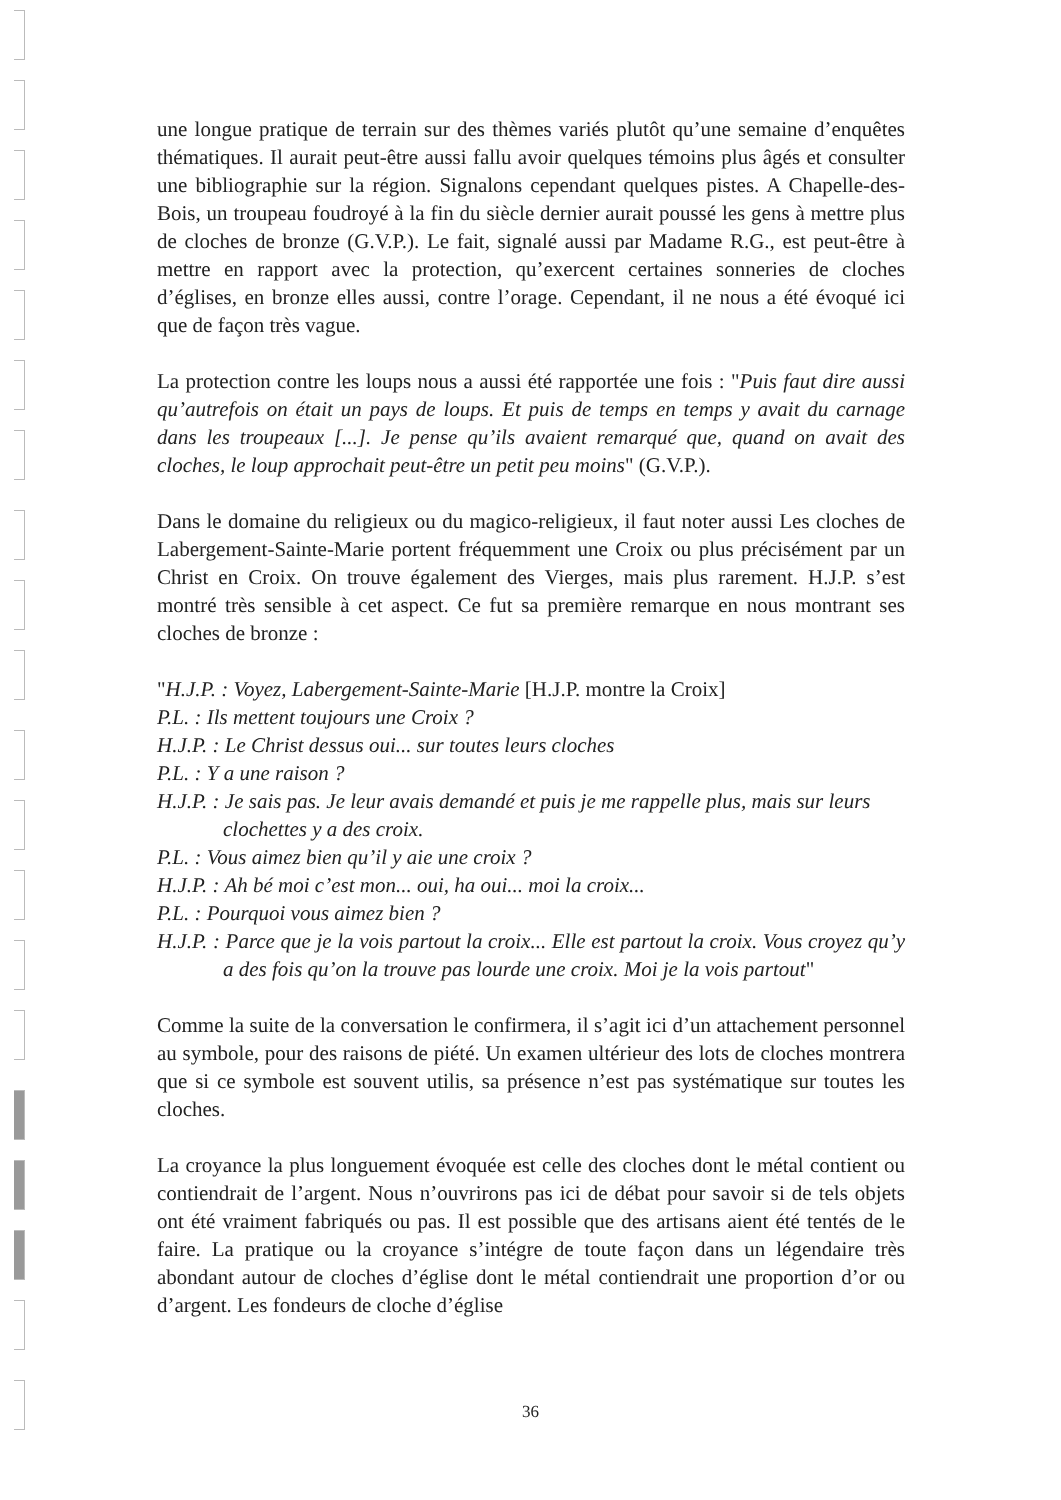une longue pratique de terrain sur des thèmes variés plutôt qu’une semaine d’enquêtes thématiques. Il aurait peut-être aussi fallu avoir quelques témoins plus âgés et consulter une bibliographie sur la région. Signalons cependant quelques pistes. A Chapelle-des-Bois, un troupeau foudroyé à la fin du siècle dernier aurait poussé les gens à mettre plus de cloches de bronze (G.V.P.). Le fait, signalé aussi par Madame R.G., est peut-être à mettre en rapport avec la protection, qu’exercent certaines sonneries de cloches d’églises, en bronze elles aussi, contre l’orage. Cependant, il ne nous a été évoqué ici que de façon très vague.
La protection contre les loups nous a aussi été rapportée une fois : "Puis faut dire aussi qu’autrefois on était un pays de loups. Et puis de temps en temps y avait du carnage dans les troupeaux [...]. Je pense qu’ils avaient remarqué que, quand on avait des cloches, le loup approchait peut-être un petit peu moins" (G.V.P.).
Dans le domaine du religieux ou du magico-religieux, il faut noter aussi Les cloches de Labergement-Sainte-Marie portent fréquemment une Croix ou plus précisément par un Christ en Croix. On trouve également des Vierges, mais plus rarement. H.J.P. s’est montré très sensible à cet aspect. Ce fut sa première remarque en nous montrant ses cloches de bronze :
"H.J.P. : Voyez, Labergement-Sainte-Marie [H.J.P. montre la Croix]
P.L. : Ils mettent toujours une Croix ?
H.J.P. : Le Christ dessus oui... sur toutes leurs cloches
P.L. : Y a une raison ?
H.J.P. : Je sais pas. Je leur avais demandé et puis je me rappelle plus, mais sur leurs clochettes y a des croix.
P.L. : Vous aimez bien qu’il y aie une croix ?
H.J.P. : Ah bé moi c’est mon... oui, ha oui... moi la croix...
P.L. : Pourquoi vous aimez bien ?
H.J.P. : Parce que je la vois partout la croix... Elle est partout la croix. Vous croyez qu’y a des fois qu’on la trouve pas lourde une croix. Moi je la vois partout"
Comme la suite de la conversation le confirmera, il s’agit ici d’un attachement personnel au symbole, pour des raisons de piété. Un examen ultérieur des lots de cloches montrera que si ce symbole est souvent utilis, sa présence n’est pas systématique sur toutes les cloches.
La croyance la plus longuement évoquée est celle des cloches dont le métal contient ou contiendrait de l’argent. Nous n’ouvrirons pas ici de débat pour savoir si de tels objets ont été vraiment fabriqués ou pas. Il est possible que des artisans aient été tentés de le faire. La pratique ou la croyance s’intégre de toute façon dans un légendaire très abondant autour de cloches d’église dont le métal contiendrait une proportion d’or ou d’argent. Les fondeurs de cloche d’église
36